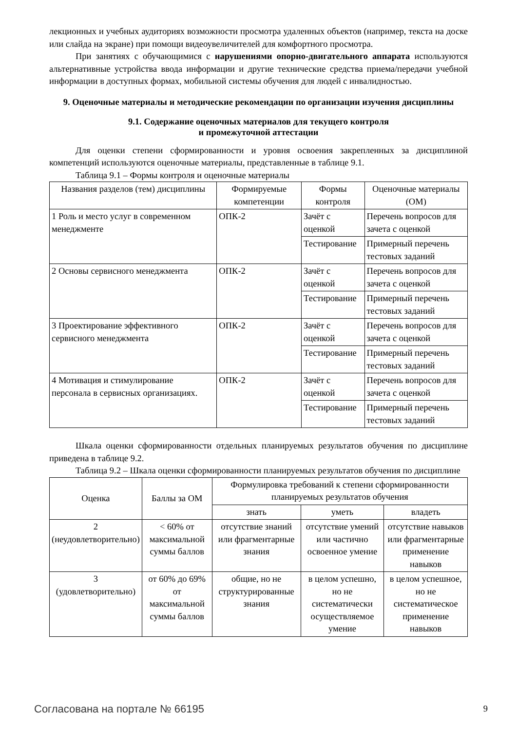лекционных и учебных аудиториях возможности просмотра удаленных объектов (например, текста на доске или слайда на экране) при помощи видеоувеличителей для комфортного просмотра.
При занятиях с обучающимися с нарушениями опорно-двигательного аппарата используются альтернативные устройства ввода информации и другие технические средства приема/передачи учебной информации в доступных формах, мобильной системы обучения для людей с инвалидностью.
9. Оценочные материалы и методические рекомендации по организации изучения дисциплины
9.1. Содержание оценочных материалов для текущего контроля
и промежуточной аттестации
Для оценки степени сформированности и уровня освоения закрепленных за дисциплиной компетенций используются оценочные материалы, представленные в таблице 9.1.
Таблица 9.1 – Формы контроля и оценочные материалы
| Названия разделов (тем) дисциплины | Формируемые компетенции | Формы контроля | Оценочные материалы (ОМ) |
| --- | --- | --- | --- |
| 1 Роль и место услуг в современном менеджменте | ОПК-2 | Зачёт с оценкой | Перечень вопросов для зачета с оценкой |
| | | Тестирование | Примерный перечень тестовых заданий |
| 2 Основы сервисного менеджмента | ОПК-2 | Зачёт с оценкой | Перечень вопросов для зачета с оценкой |
| | | Тестирование | Примерный перечень тестовых заданий |
| 3 Проектирование эффективного сервисного менеджмента | ОПК-2 | Зачёт с оценкой | Перечень вопросов для зачета с оценкой |
| | | Тестирование | Примерный перечень тестовых заданий |
| 4 Мотивация и стимулирование персонала в сервисных организациях. | ОПК-2 | Зачёт с оценкой | Перечень вопросов для зачета с оценкой |
| | | Тестирование | Примерный перечень тестовых заданий |
Шкала оценки сформированности отдельных планируемых результатов обучения по дисциплине приведена в таблице 9.2.
Таблица 9.2 – Шкала оценки сформированности планируемых результатов обучения по дисциплине
| Оценка | Баллы за ОМ | Формулировка требований к степени сформированности планируемых результатов обучения | | |
| --- | --- | --- | --- | --- |
| | | знать | уметь | владеть |
| 2 (неудовлетворительно) | < 60% от максимальной суммы баллов | отсутствие знаний или фрагментарные знания | отсутствие умений или частично освоенное умение | отсутствие навыков или фрагментарные применение навыков |
| 3 (удовлетворительно) | от 60% до 69% от максимальной суммы баллов | общие, но не структурированные знания | в целом успешно, но не систематически осуществляемое умение | в целом успешное, но не систематическое применение навыков |
Согласована на портале № 66195 9